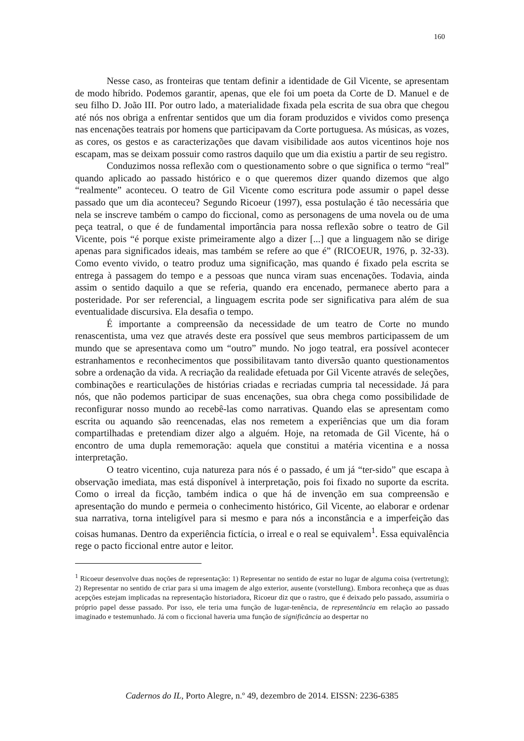160
Nesse caso, as fronteiras que tentam definir a identidade de Gil Vicente, se apresentam de modo híbrido. Podemos garantir, apenas, que ele foi um poeta da Corte de D. Manuel e de seu filho D. João III. Por outro lado, a materialidade fixada pela escrita de sua obra que chegou até nós nos obriga a enfrentar sentidos que um dia foram produzidos e vividos como presença nas encenações teatrais por homens que participavam da Corte portuguesa. As músicas, as vozes, as cores, os gestos e as caracterizações que davam visibilidade aos autos vicentinos hoje nos escapam, mas se deixam possuir como rastros daquilo que um dia existiu a partir de seu registro.
Conduzimos nossa reflexão com o questionamento sobre o que significa o termo “real” quando aplicado ao passado histórico e o que queremos dizer quando dizemos que algo “realmente” aconteceu. O teatro de Gil Vicente como escritura pode assumir o papel desse passado que um dia aconteceu? Segundo Ricoeur (1997), essa postulação é tão necessária que nela se inscreve também o campo do ficcional, como as personagens de uma novela ou de uma peça teatral, o que é de fundamental importância para nossa reflexão sobre o teatro de Gil Vicente, pois “é porque existe primeiramente algo a dizer [...] que a linguagem não se dirige apenas para significados ideais, mas também se refere ao que é” (RICOEUR, 1976, p. 32-33). Como evento vivido, o teatro produz uma significação, mas quando é fixado pela escrita se entrega à passagem do tempo e a pessoas que nunca viram suas encenações. Todavia, ainda assim o sentido daquilo a que se referia, quando era encenado, permanece aberto para a posteridade. Por ser referencial, a linguagem escrita pode ser significativa para além de sua eventualidade discursiva. Ela desafia o tempo.
É importante a compreensão da necessidade de um teatro de Corte no mundo renascentista, uma vez que através deste era possível que seus membros participassem de um mundo que se apresentava como um “outro” mundo. No jogo teatral, era possível acontecer estranhamentos e reconhecimentos que possibilitavam tanto diversão quanto questionamentos sobre a ordenação da vida. A recriação da realidade efetuada por Gil Vicente através de seleções, combinações e rearticulações de histórias criadas e recriadas cumpria tal necessidade. Já para nós, que não podemos participar de suas encenações, sua obra chega como possibilidade de reconfigurar nosso mundo ao recebê-las como narrativas. Quando elas se apresentam como escrita ou aquando são reencenadas, elas nos remetem a experiências que um dia foram compartilhadas e pretendiam dizer algo a alguém. Hoje, na retomada de Gil Vicente, há o encontro de uma dupla rememoração: aquela que constitui a matéria vicentina e a nossa interpretação.
O teatro vicentino, cuja natureza para nós é o passado, é um já “ter-sido” que escapa à observação imediata, mas está disponível à interpretação, pois foi fixado no suporte da escrita. Como o irreal da ficção, também indica o que há de invenção em sua compreensão e apresentação do mundo e permeia o conhecimento histórico, Gil Vicente, ao elaborar e ordenar sua narrativa, torna inteligível para si mesmo e para nós a inconstância e a imperfeição das coisas humanas. Dentro da experiência fictícia, o irreal e o real se equivalem<sup>1</sup>. Essa equivalência rege o pacto ficcional entre autor e leitor.
<sup>1</sup> Ricoeur desenvolve duas noções de representação: 1) Representar no sentido de estar no lugar de alguma coisa (vertretung); 2) Representar no sentido de criar para si uma imagem de algo exterior, ausente (vorstellung). Embora reconheça que as duas acepções estejam implicadas na representação historiadora, Ricoeur diz que o rastro, que é deixado pelo passado, assumiria o próprio papel desse passado. Por isso, ele teria uma função de lugar-tenência, de representância em relação ao passado imaginado e testemunhado. Já com o ficcional haveria uma função de significância ao despertar no
Cadernos do IL, Porto Alegre, n.º 49, dezembro de 2014. EISSN: 2236-6385